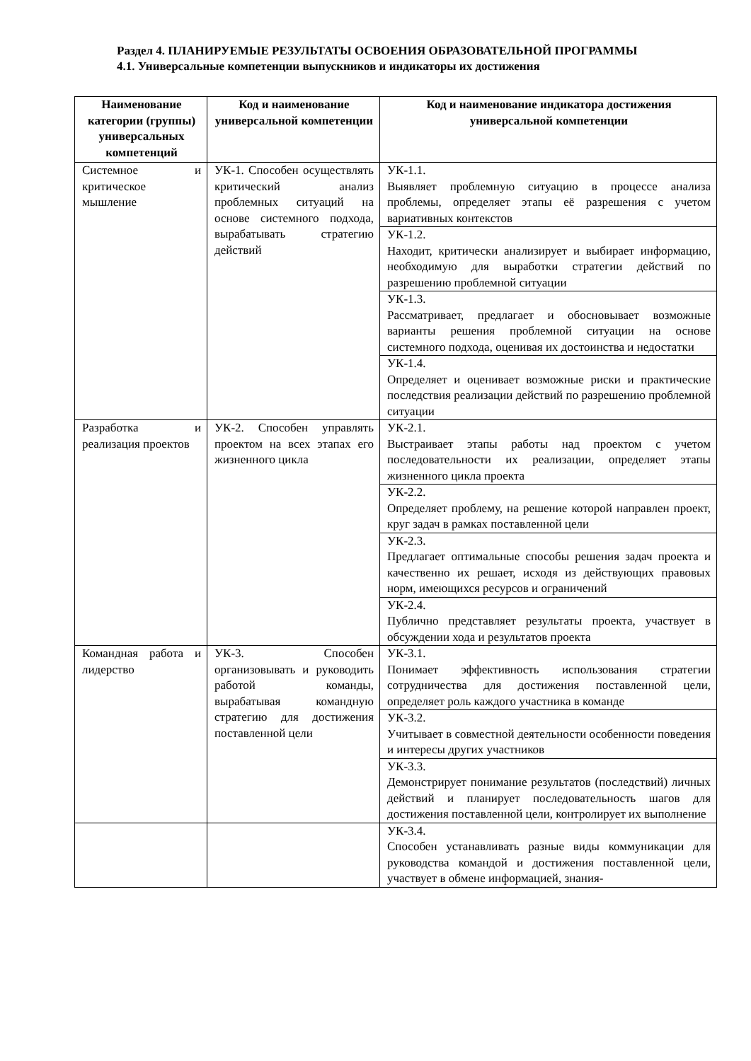Раздел 4. ПЛАНИРУЕМЫЕ РЕЗУЛЬТАТЫ ОСВОЕНИЯ ОБРАЗОВАТЕЛЬНОЙ ПРОГРАММЫ
4.1. Универсальные компетенции выпускников и индикаторы их достижения
| Наименование категории (группы) универсальных компетенций | Код и наименование универсальной компетенции | Код и наименование индикатора достижения универсальной компетенции |
| --- | --- | --- |
| Системное и критическое мышление | УК-1. Способен осуществлять критический анализ проблемных ситуаций на основе системного подхода, вырабатывать стратегию действий | УК-1.1. Выявляет проблемную ситуацию в процессе анализа проблемы, определяет этапы её разрешения с учетом вариативных контекстов |
| | | УК-1.2. Находит, критически анализирует и выбирает информацию, необходимую для выработки стратегии действий по разрешению проблемной ситуации |
| | | УК-1.3. Рассматривает, предлагает и обосновывает возможные варианты решения проблемной ситуации на основе системного подхода, оценивая их достоинства и недостатки |
| | | УК-1.4. Определяет и оценивает возможные риски и практические последствия реализации действий по разрешению проблемной ситуации |
| Разработка и реализация проектов | УК-2. Способен управлять проектом на всех этапах его жизненного цикла | УК-2.1. Выстраивает этапы работы над проектом с учетом последовательности их реализации, определяет этапы жизненного цикла проекта |
| | | УК-2.2. Определяет проблему, на решение которой направлен проект, круг задач в рамках поставленной цели |
| | | УК-2.3. Предлагает оптимальные способы решения задач проекта и качественно их решает, исходя из действующих правовых норм, имеющихся ресурсов и ограничений |
| | | УК-2.4. Публично представляет результаты проекта, участвует в обсуждении хода и результатов проекта |
| Командная работа и лидерство | УК-3. Способен организовывать и руководить работой команды, вырабатывая командную стратегию для достижения поставленной цели | УК-3.1. Понимает эффективность использования стратегии сотрудничества для достижения поставленной цели, определяет роль каждого участника в команде |
| | | УК-3.2. Учитывает в совместной деятельности особенности поведения и интересы других участников |
| | | УК-3.3. Демонстрирует понимание результатов (последствий) личных действий и планирует последовательность шагов для достижения поставленной цели, контролирует их выполнение |
| | | УК-3.4. Способен устанавливать разные виды коммуникации для руководства командой и достижения поставленной цели, участвует в обмене информацией, знания- |